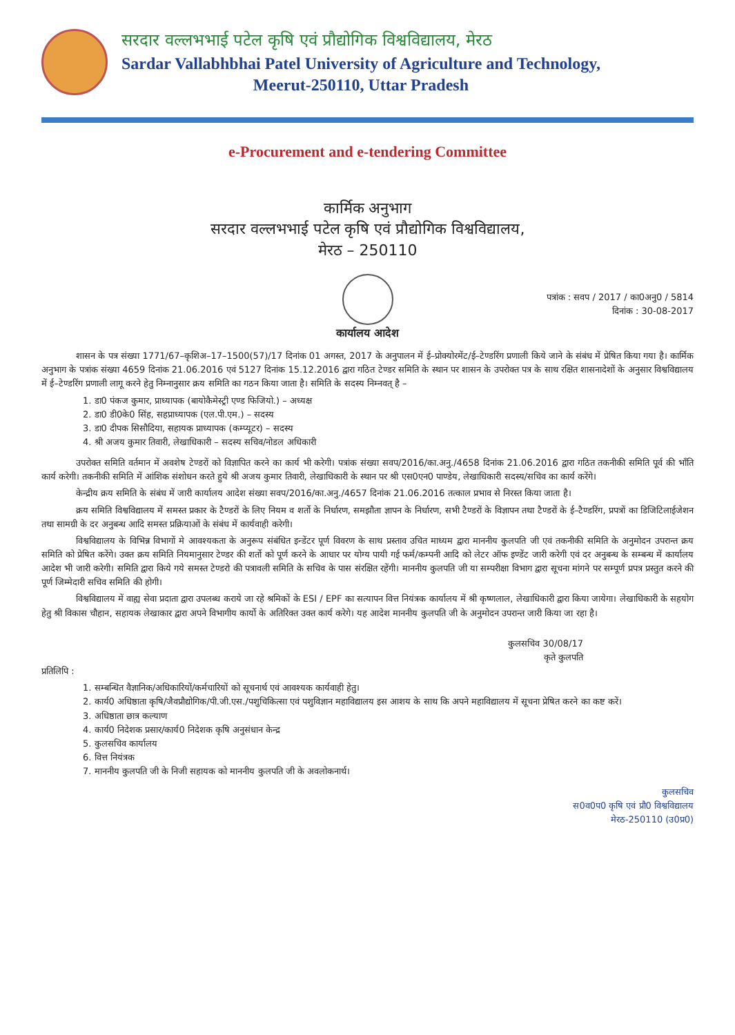सरदार वल्लभभाई पटेल कृषि एवं प्रौद्योगिक विश्वविद्यालय, मेरठ
Sardar Vallabhbhai Patel University of Agriculture and Technology,
Meerut-250110, Uttar Pradesh
e-Procurement and e-tendering Committee
कार्मिक अनुभाग
सरदार वल्लभभाई पटेल कृषि एवं प्रौद्योगिक विश्वविद्यालय,
मेरठ – 250110
पत्रांक : सवप / 2017 / का0अनु0 / 5814
दिनांक : 30-08-2017
कार्यालय आदेश
शासन के पत्र संख्या 1771/67–कृशिअ–17–1500(57)/17 दिनांक 01 अगस्त, 2017 के अनुपालन में ई–प्रोक्योरमेंट/ई–टेण्डरिंग प्रणाली किये जाने के संबंध में प्रेषित किया गया है। कार्मिक अनुभाग के पत्रांक संख्या 4659 दिनांक 21.06.2016 एवं 5127 दिनांक 15.12.2016 द्वारा गठित टेण्डर समिति के स्थान पर शासन के उपरोक्त पत्र के साथ रक्षित शासनादेशों के अनुसार विश्वविद्यालय में ई–टेण्डरिंग प्रणाली लागू करने हेतु निम्नानुसार क्रय समिति का गठन किया जाता है। समिति के सदस्य निम्नवत् है –
1. डा0 पंकज कुमार, प्राध्यापक (बायोकैमेस्ट्री एण्ड फिजियो.) – अध्यक्ष
2. डा0 डी0के0 सिंह, सहप्राध्यापक (एल.पी.एम.) – सदस्य
3. डा0 दीपक सिसौदिया, सहायक प्राध्यापक (कम्प्यूटर) – सदस्य
4. श्री अजय कुमार तिवारी, लेखाधिकारी – सदस्य सचिव/नोडल अधिकारी
उपरोक्त समिति वर्तमान में अवशेष टेण्डरों को विज्ञापित करने का कार्य भी करेगी। पत्रांक संख्या सवप/2016/का.अनु./4658 दिनांक 21.06.2016 द्वारा गठित तकनीकी समिति पूर्व की भाँति कार्य करेगी। तकनीकी समिति में आंशिक संशोधन करते हुये श्री अजय कुमार तिवारी, लेखाधिकारी के स्थान पर श्री एस0एन0 पाण्डेय, लेखाधिकारी सदस्य/सचिव का कार्य करेंगे।
केन्द्रीय क्रय समिति के संबंध में जारी कार्यालय आदेश संख्या सवप/2016/का.अनु./4657 दिनांक 21.06.2016 तत्काल प्रभाव से निरस्त किया जाता है।
क्रय समिति विश्वविद्यालय में समस्त प्रकार के टैण्डरों के लिए नियम व शर्तो के निर्धारण, समझौता ज्ञापन के निर्धारण, सभी टैण्डरों के विज्ञापन तथा टैण्डरों के ई–टैण्डरिंग, प्रपत्रों का डिजिटिलाईजेशन तथा सामग्री के दर अनुबन्ध आदि समस्त प्रक्रियाओं के संबंध में कार्यवाही करेगी।
विश्वविद्यालय के विभिन्न विभागों मे आवश्यकता के अनुरूप संबंधित इन्डेंटर पूर्ण विवरण के साथ प्रस्ताव उचित माध्यम द्वारा माननीय कुलपति जी एवं तकनीकी समिति के अनुमोदन उपरान्त क्रय समिति को प्रेषित करेंगे। उक्त क्रय समिति नियमानुसार टेण्डर की शर्तो को पूर्ण करने के आधार पर योग्य पायी गई फर्म/कम्पनी आदि को लेटर ऑफ इण्डेंट जारी करेगी एवं दर अनुबन्ध के सम्बन्ध में कार्यालय आदेश भी जारी करेगी। समिति द्वारा किये गये समस्त टेण्डरो की पत्रावली समिति के सचिव के पास संरक्षित रहेंगी। माननीय कुलपति जी या सम्परीक्षा विभाग द्वारा सूचना मांगने पर सम्पूर्ण प्रपत्र प्रस्तुत करने की पूर्ण जिम्मेदारी सचिव समिति की होगी।
विश्वविद्यालय में वाह्य सेवा प्रदाता द्वारा उपलब्ध कराये जा रहे श्रमिकों के ESI / EPF का सत्यापन वित्त नियंत्रक कार्यालय में श्री कृष्णलाल, लेखाधिकारी द्वारा किया जायेगा। लेखाधिकारी के सहयोग हेतु श्री विकास चौहान, सहायक लेखाकार द्वारा अपने विभागीय कार्यो के अतिरिक्त उक्त कार्य करेगे। यह आदेश माननीय कुलपति जी के अनुमोदन उपरान्त जारी किया जा रहा है।
कुलसचिव 30/08/17
कृते कुलपति
प्रतिलिपि :
1. सम्बन्धित वैज्ञानिक/अधिकारियों/कर्मचारियों को सूचनार्थ एवं आवश्यक कार्यवाही हेतु।
2. कार्य0 अधिष्ठाता कृषि/जैवप्रौद्योगिक/पी.जी.एस./पशुचिकित्सा एवं पशुविज्ञान महाविद्यालय इस आशय के साथ कि अपने महाविद्यालय में सूचना प्रेषित करने का कष्ट करें।
3. अधिष्ठाता छात्र कल्याण
4. कार्य0 निदेशक प्रसार/कार्य0 निदेशक कृषि अनुसंधान केन्द्र
5. कुलसचिव कार्यालय
6. वित्त नियंत्रक
7. माननीय कुलपति जी के निजी सहायक को माननीय कुलपति जी के अवलोकनार्थ।
कुलसचिव
स0व0प0 कृषि एवं प्रौ0 विश्वविद्यालय
मेरठ-250110 (उ0प्र0)